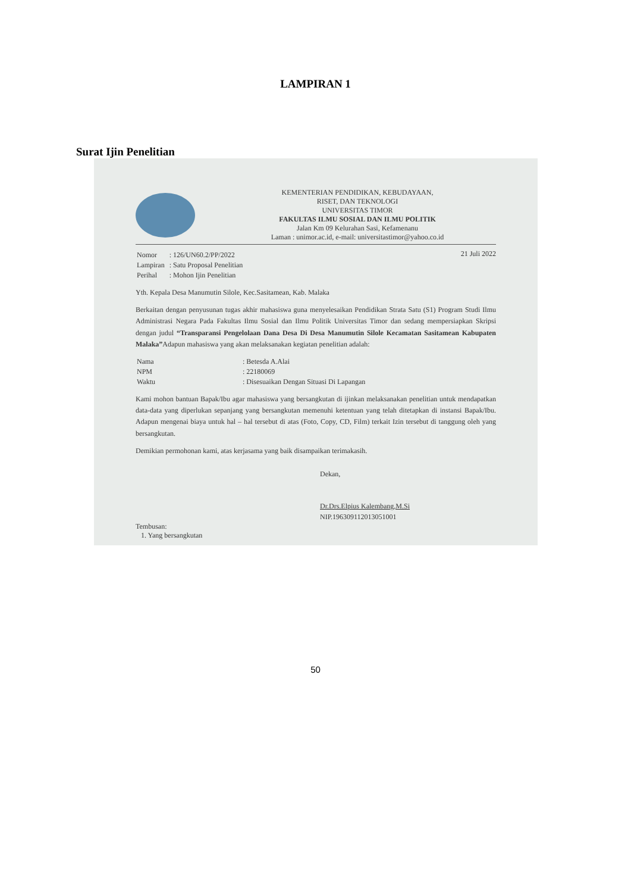LAMPIRAN 1
Surat Ijin Penelitian
KEMENTERIAN PENDIDIKAN, KEBUDAYAAN,
RISET, DAN TEKNOLOGI
UNIVERSITAS TIMOR
FAKULTAS ILMU SOSIAL DAN ILMU POLITIK
Jalan Km 09 Kelurahan Sasi, Kefamenanu
Laman : unimor.ac.id, e-mail: universitastimor@yahoo.co.id
| Nomor | : 126/UN60.2/PP/2022 |
| Lampiran | : Satu Proposal Penelitian |
| Perihal | : Mohon Ijin Penelitian |
21 Juli 2022
Yth. Kepala Desa Manumutin Silole, Kec.Sasitamean, Kab. Malaka
Berkaitan dengan penyusunan tugas akhir mahasiswa guna menyelesaikan Pendidikan Strata Satu (S1) Program Studi Ilmu Administrasi Negara Pada Fakultas Ilmu Sosial dan Ilmu Politik Universitas Timor dan sedang mempersiapkan Skripsi dengan judul “Transparansi Pengelolaan Dana Desa Di Desa Manumutin Silole Kecamatan Sasitamean Kabupaten Malaka”Adapun mahasiswa yang akan melaksanakan kegiatan penelitian adalah:
| Nama | : Betesda A.Alai |
| NPM | : 22180069 |
| Waktu | : Disesuaikan Dengan Situasi Di Lapangan |
Kami mohon bantuan Bapak/Ibu agar mahasiswa yang bersangkutan di ijinkan melaksanakan penelitian untuk mendapatkan data-data yang diperlukan sepanjang yang bersangkutan memenuhi ketentuan yang telah ditetapkan di instansi Bapak/Ibu. Adapun mengenai biaya untuk hal – hal tersebut di atas (Foto, Copy, CD, Film) terkait Izin tersebut di tanggung oleh yang bersangkutan.
Demikian permohonan kami, atas kerjasama yang baik disampaikan terimakasih.
Dekan,
Dr.Drs.Elpius Kalembang,M.Si
NIP.196309112013051001
Tembusan:
1. Yang bersangkutan
50